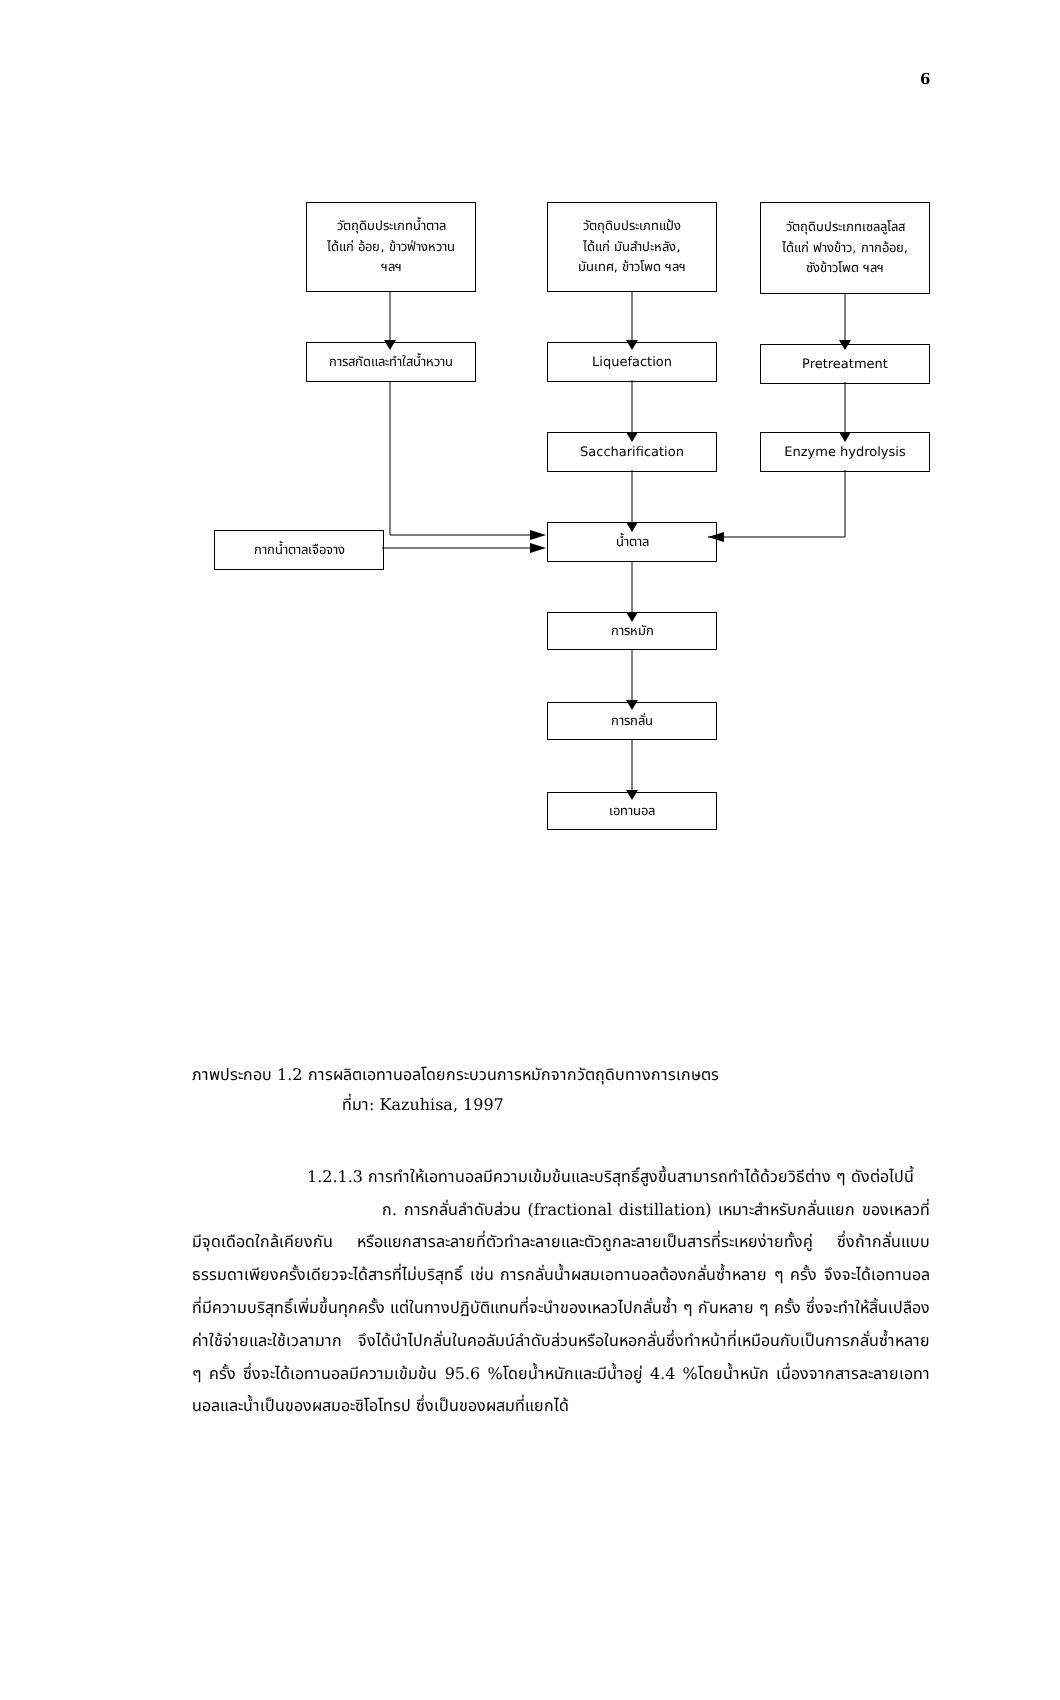6
วัตถุดิบประเภทน้ำตาล
ได้แก่ อ้อย, ข้าวฟ่างหวาน
ฯลฯ
วัตถุดิบประเภทแป้ง
ได้แก่ มันสำปะหลัง,
มันเทศ, ข้าวโพด ฯลฯ
วัตถุดิบประเภทเซลลูโลส
ได้แก่ ฟางข้าว, กากอ้อย,
ซังข้าวโพด ฯลฯ
การสกัดและทำใสน้ำหวาน Liquefaction Pretreatment
Saccharification Enzyme hydrolysis
กากน้ำตาลเจือจาง
น้ำตาล
การหมัก
การกลั่น
เอทานอล
ภาพประกอบ 1.2 การผลิตเอทานอลโดยกระบวนการหมักจากวัตถุดิบทางการเกษตร
ที่มา: Kazuhisa, 1997
1.2.1.3 การทำให้เอทานอลมีความเข้มข้นและบริสุทธิ์สูงขึ้นสามารถทำได้ด้วยวิธีต่าง ๆ ดังต่อไปนี้
ก. การกลั่นลำดับส่วน (fractional distillation) เหมาะสำหรับกลั่นแยก ของเหลวที่มีจุดเดือดใกล้เคียงกัน หรือแยกสารละลายที่ตัวทำละลายและตัวถูกละลายเป็นสารที่ระเหยง่ายทั้งคู่ ซึ่งถ้ากลั่นแบบธรรมดาเพียงครั้งเดียวจะได้สารที่ไม่บริสุทธิ์ เช่น การกลั่นน้ำผสมเอทานอลต้องกลั่นซ้ำหลาย ๆ ครั้ง จึงจะได้เอทานอลที่มีความบริสุทธิ์เพิ่มขึ้นทุกครั้ง แต่ในทางปฏิบัติแทนที่จะนำของเหลวไปกลั่นซ้ำ ๆ กันหลาย ๆ ครั้ง ซึ่งจะทำให้สิ้นเปลืองค่าใช้จ่ายและใช้เวลามาก จึงได้นำไปกลั่นในคอลัมน์ลำดับส่วนหรือในหอกลั่นซึ่งทำหน้าที่เหมือนกับเป็นการกลั่นซ้ำหลาย ๆ ครั้ง ซึ่งจะได้เอทานอลมีความเข้มข้น 95.6 %โดยน้ำหนักและมีน้ำอยู่ 4.4 %โดยน้ำหนัก เนื่องจากสารละลายเอทานอลและน้ำเป็นของผสมอะซิโอโทรป ซึ่งเป็นของผสมที่แยกได้